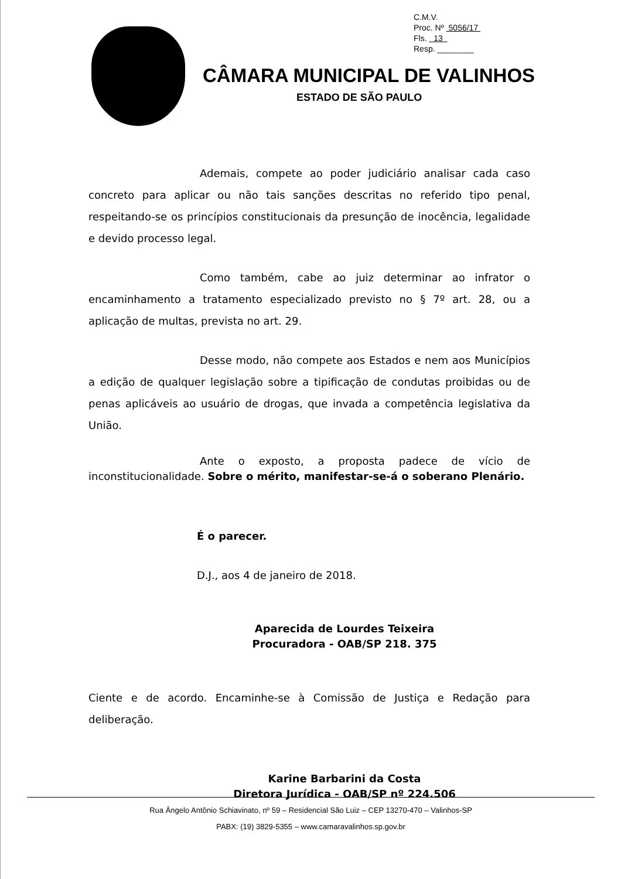C.M.V.
Proc. Nº 5056/17
Fls. 13
Resp. ________
CÂMARA MUNICIPAL DE VALINHOS
ESTADO DE SÃO PAULO
Ademais, compete ao poder judiciário analisar cada caso concreto para aplicar ou não tais sanções descritas no referido tipo penal, respeitando-se os princípios constitucionais da presunção de inocência, legalidade e devido processo legal.
Como também, cabe ao juiz determinar ao infrator o encaminhamento a tratamento especializado previsto no § 7º art. 28, ou a aplicação de multas, prevista no art. 29.
Desse modo, não compete aos Estados e nem aos Municípios a edição de qualquer legislação sobre a tipificação de condutas proibidas ou de penas aplicáveis ao usuário de drogas, que invada a competência legislativa da União.
Ante o exposto, a proposta padece de vício de inconstitucionalidade. Sobre o mérito, manifestar-se-á o soberano Plenário.
É o parecer.
D.J., aos 4 de janeiro de 2018.
Aparecida de Lourdes Teixeira
Procuradora - OAB/SP 218. 375
Ciente e de acordo. Encaminhe-se à Comissão de Justiça e Redação para deliberação.
Karine Barbarini da Costa
Diretora Jurídica - OAB/SP nº 224.506
Rua Ângelo Antônio Schiavinato, nº 59 – Residencial São Luiz – CEP 13270-470 – Valinhos-SP
PABX: (19) 3829-5355 – www.camaravalinhos.sp.gov.br